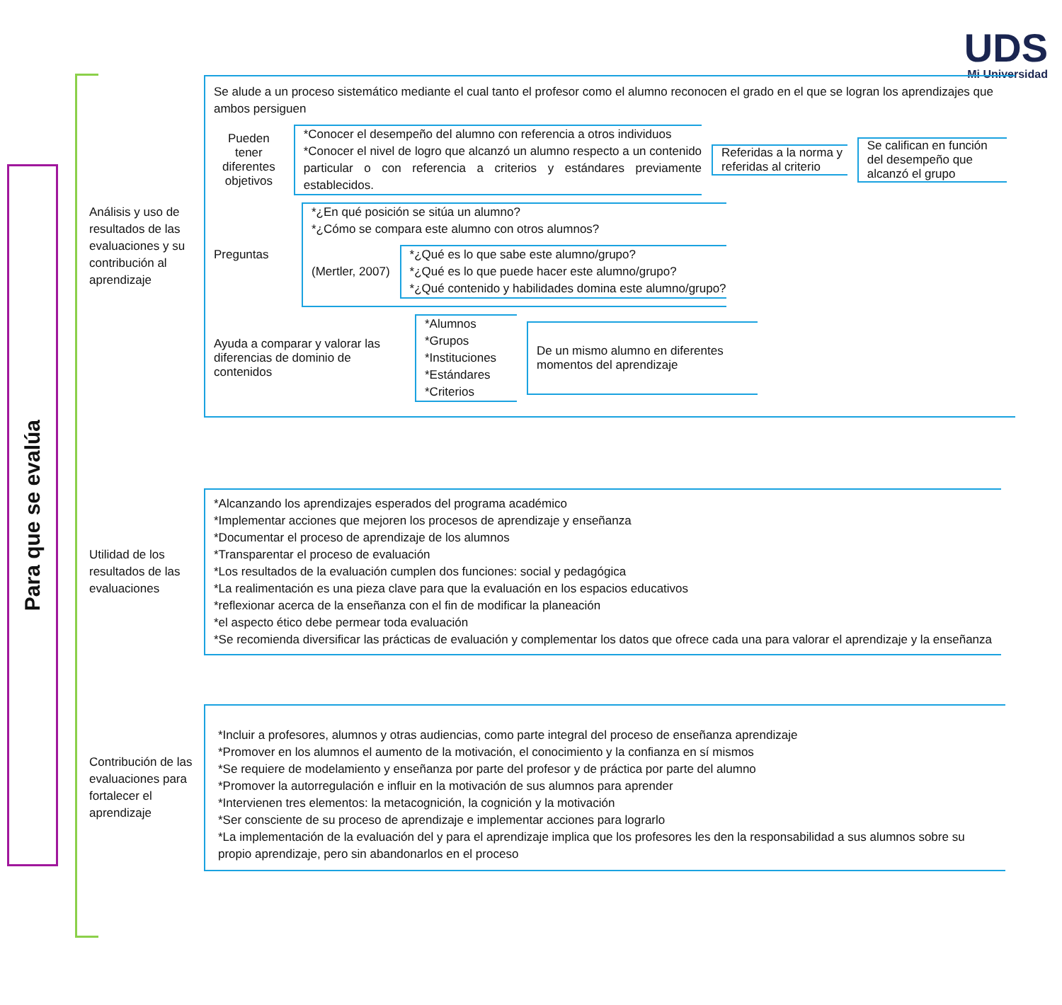UDS
Mi Universidad
Para que se evalúa
Análisis y uso de resultados de las evaluaciones y su contribución al aprendizaje
Se alude a un proceso sistemático mediante el cual tanto el profesor como el alumno reconocen el grado en el que se logran los aprendizajes que ambos persiguen
Pueden tener diferentes objetivos
*Conocer el desempeño del alumno con referencia a otros individuos
*Conocer el nivel de logro que alcanzó un alumno respecto a un contenido particular o con referencia a criterios y estándares previamente establecidos.
Referidas a la norma y referidas al criterio
Se califican en función del desempeño que alcanzó el grupo
Preguntas
*¿En qué posición se sitúa un alumno?
*¿Cómo se compara este alumno con otros alumnos?
(Mertler, 2007)
*¿Qué es lo que sabe este alumno/grupo?
*¿Qué es lo que puede hacer este alumno/grupo?
*¿Qué contenido y habilidades domina este alumno/grupo?
Ayuda a comparar y valorar las diferencias de dominio de contenidos
*Alumnos
*Grupos
*Instituciones
*Estándares
*Criterios
De un mismo alumno en diferentes momentos del aprendizaje
Utilidad de los resultados de las evaluaciones
*Alcanzando los aprendizajes esperados del programa académico
*Implementar acciones que mejoren los procesos de aprendizaje y enseñanza
*Documentar el proceso de aprendizaje de los alumnos
*Transparentar el proceso de evaluación
*Los resultados de la evaluación cumplen dos funciones: social y pedagógica
*La realimentación es una pieza clave para que la evaluación en los espacios educativos
*reflexionar acerca de la enseñanza con el fin de modificar la planeación
*el aspecto ético debe permear toda evaluación
*Se recomienda diversificar las prácticas de evaluación y complementar los datos que ofrece cada una para valorar el aprendizaje y la enseñanza
Contribución de las evaluaciones para fortalecer el aprendizaje
*Incluir a profesores, alumnos y otras audiencias, como parte integral del proceso de enseñanza aprendizaje
*Promover en los alumnos el aumento de la motivación, el conocimiento y la confianza en sí mismos
*Se requiere de modelamiento y enseñanza por parte del profesor y de práctica por parte del alumno
*Promover la autorregulación e influir en la motivación de sus alumnos para aprender
*Intervienen tres elementos: la metacognición, la cognición y la motivación
*Ser consciente de su proceso de aprendizaje e implementar acciones para lograrlo
*La implementación de la evaluación del y para el aprendizaje implica que los profesores les den la responsabilidad a sus alumnos sobre su propio aprendizaje, pero sin abandonarlos en el proceso